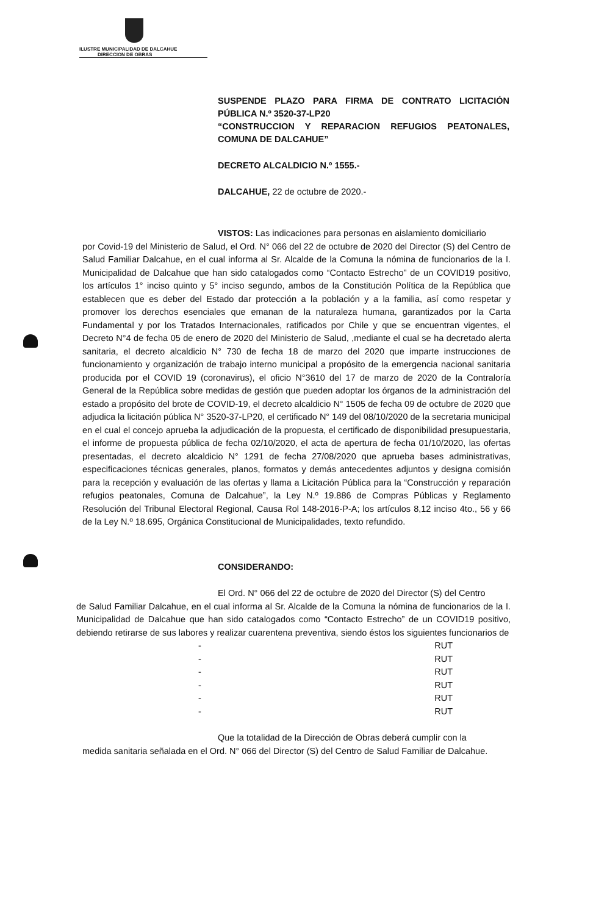ILUSTRE MUNICIPALIDAD DE DALCAHUE
DIRECCION DE OBRAS
SUSPENDE PLAZO PARA FIRMA DE CONTRATO LICITACIÓN PÚBLICA N.º 3520-37-LP20
“CONSTRUCCION Y REPARACION REFUGIOS PEATONALES, COMUNA DE DALCAHUE”
DECRETO ALCALDICIO N.º 1555.-
DALCAHUE, 22 de octubre de 2020.-
VISTOS: Las indicaciones para personas en aislamiento domiciliario
por Covid-19 del Ministerio de Salud, el Ord. N° 066 del 22 de octubre de 2020 del Director (S) del Centro de Salud Familiar Dalcahue, en el cual informa al Sr. Alcalde de la Comuna la nómina de funcionarios de la I. Municipalidad de Dalcahue que han sido catalogados como “Contacto Estrecho” de un COVID19 positivo, los artículos 1° inciso quinto y 5° inciso segundo, ambos de la Constitución Política de la República que establecen que es deber del Estado dar protección a la población y a la familia, así como respetar y promover los derechos esenciales que emanan de la naturaleza humana, garantizados por la Carta Fundamental y por los Tratados Internacionales, ratificados por Chile y que se encuentran vigentes, el Decreto N°4 de fecha 05 de enero de 2020 del Ministerio de Salud, ,mediante el cual se ha decretado alerta sanitaria, el decreto alcaldicio N° 730 de fecha 18 de marzo del 2020 que imparte instrucciones de funcionamiento y organización de trabajo interno municipal a propósito de la emergencia nacional sanitaria producida por el COVID 19 (coronavirus), el oficio N°3610 del 17 de marzo de 2020 de la Contraloría General de la República sobre medidas de gestión que pueden adoptar los órganos de la administración del estado a propósito del brote de COVID-19, el decreto alcaldicio N° 1505 de fecha 09 de octubre de 2020 que adjudica la licitación pública N° 3520-37-LP20, el certificado N° 149 del 08/10/2020 de la secretaria municipal en el cual el concejo aprueba la adjudicación de la propuesta, el certificado de disponibilidad presupuestaria, el informe de propuesta pública de fecha 02/10/2020, el acta de apertura de fecha 01/10/2020, las ofertas presentadas, el decreto alcaldicio N° 1291 de fecha 27/08/2020 que aprueba bases administrativas, especificaciones técnicas generales, planos, formatos y demás antecedentes adjuntos y designa comisión para la recepción y evaluación de las ofertas y llama a Licitación Pública para la “Construcción y reparación refugios peatonales, Comuna de Dalcahue”, la Ley N.º 19.886 de Compras Públicas y Reglamento Resolución del Tribunal Electoral Regional, Causa Rol 148-2016-P-A; los artículos 8,12 inciso 4to., 56 y 66 de la Ley N.º 18.695, Orgánica Constitucional de Municipalidades, texto refundido.
CONSIDERANDO:
El Ord. N° 066 del 22 de octubre de 2020 del Director (S) del Centro
de Salud Familiar Dalcahue, en el cual informa al Sr. Alcalde de la Comuna la nómina de funcionarios de la I. Municipalidad de Dalcahue que han sido catalogados como “Contacto Estrecho” de un COVID19 positivo, debiendo retirarse de sus labores y realizar cuarentena preventiva, siendo éstos los siguientes funcionarios de
- RUT
- RUT
- RUT
- RUT
- RUT
- RUT
Que la totalidad de la Dirección de Obras deberá cumplir con la
medida sanitaria señalada en el Ord. N° 066 del Director (S) del Centro de Salud Familiar de Dalcahue.